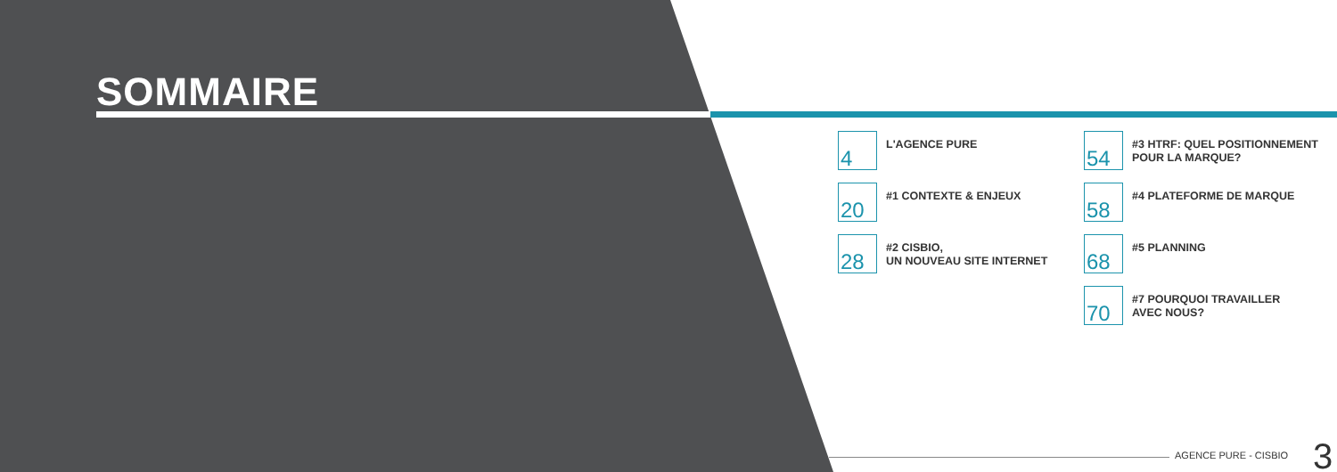SOMMAIRE
4
L'AGENCE PURE
20
#1 CONTEXTE & ENJEUX
28
#2 CISBIO,
UN NOUVEAU SITE INTERNET
54
#3 HTRF: QUEL POSITIONNEMENT
POUR LA MARQUE?
58
#4 PLATEFORME DE MARQUE
68
#5 PLANNING
70
#7 POURQUOI TRAVAILLER
AVEC NOUS?
AGENCE PURE - CISBIO 3